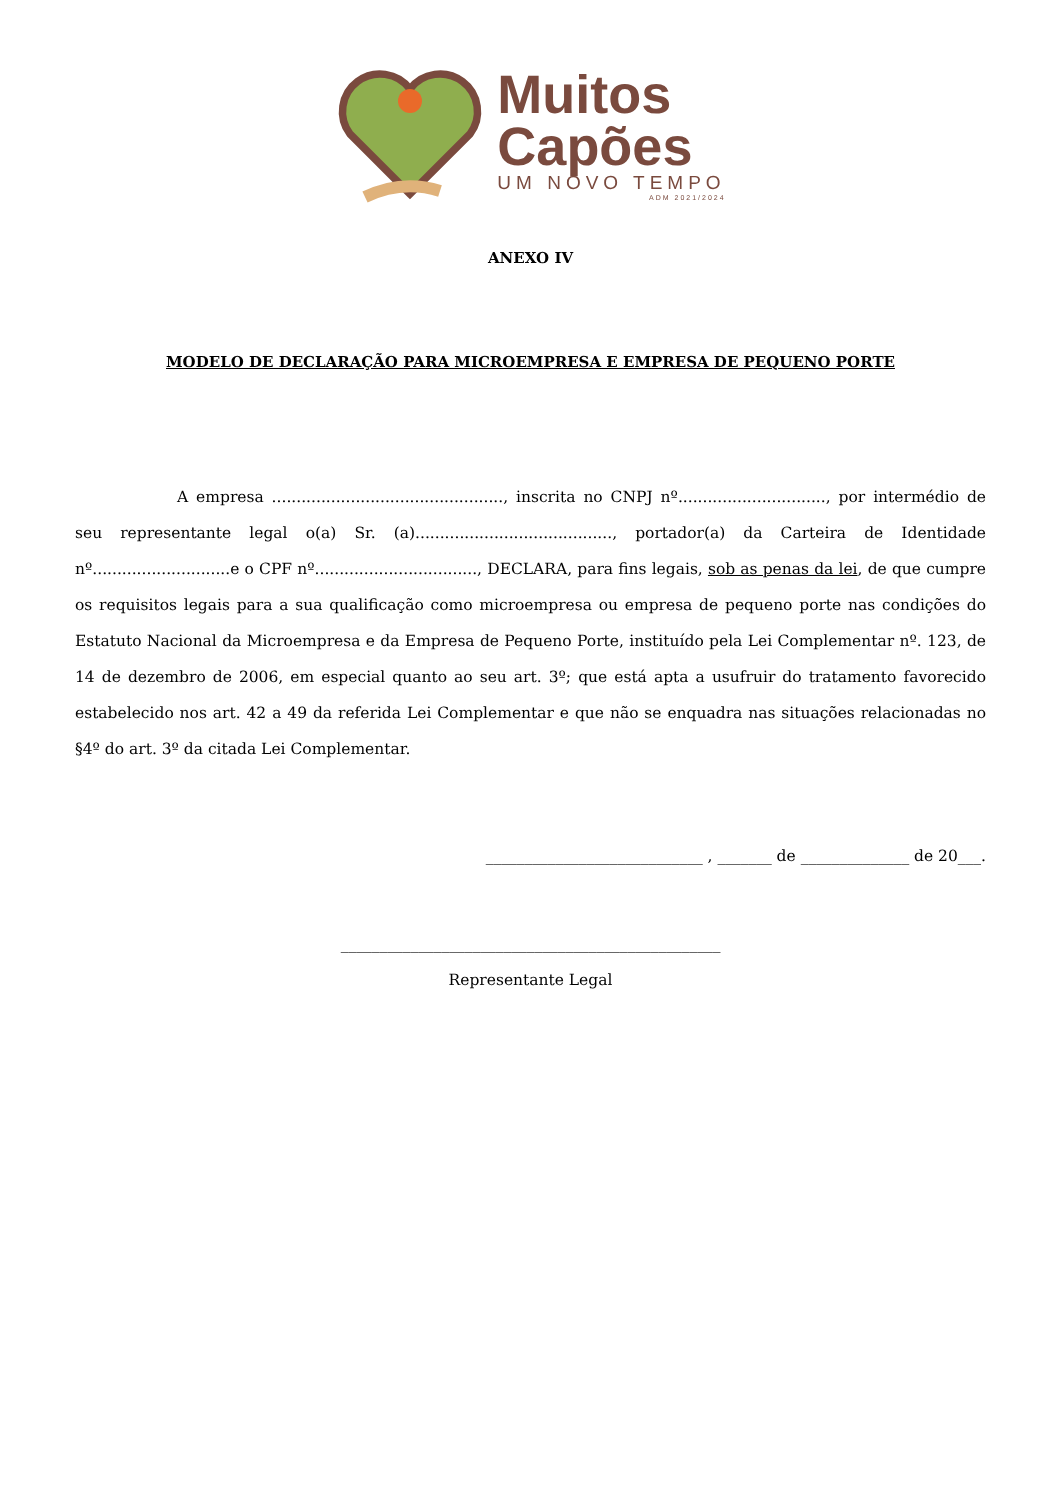Muitos
Capões
UM NOVO TEMPO
ADM 2021/2024
ANEXO IV
MODELO DE DECLARAÇÃO PARA MICROEMPRESA E EMPRESA DE PEQUENO PORTE
A empresa ..............................................., inscrita no CNPJ nº.............................., por intermédio de seu representante legal o(a) Sr. (a)........................................, portador(a) da Carteira de Identidade nº............................e o CPF nº................................., DECLARA, para fins legais, sob as penas da lei, de que cumpre os requisitos legais para a sua qualificação como microempresa ou empresa de pequeno porte nas condições do Estatuto Nacional da Microempresa e da Empresa de Pequeno Porte, instituído pela Lei Complementar nº. 123, de 14 de dezembro de 2006, em especial quanto ao seu art. 3º; que está apta a usufruir do tratamento favorecido estabelecido nos art. 42 a 49 da referida Lei Complementar e que não se enquadra nas situações relacionadas no §4º do art. 3º da citada Lei Complementar.
____________________________ , _______ de ______________ de 20___.
_________________________________________________
Representante Legal